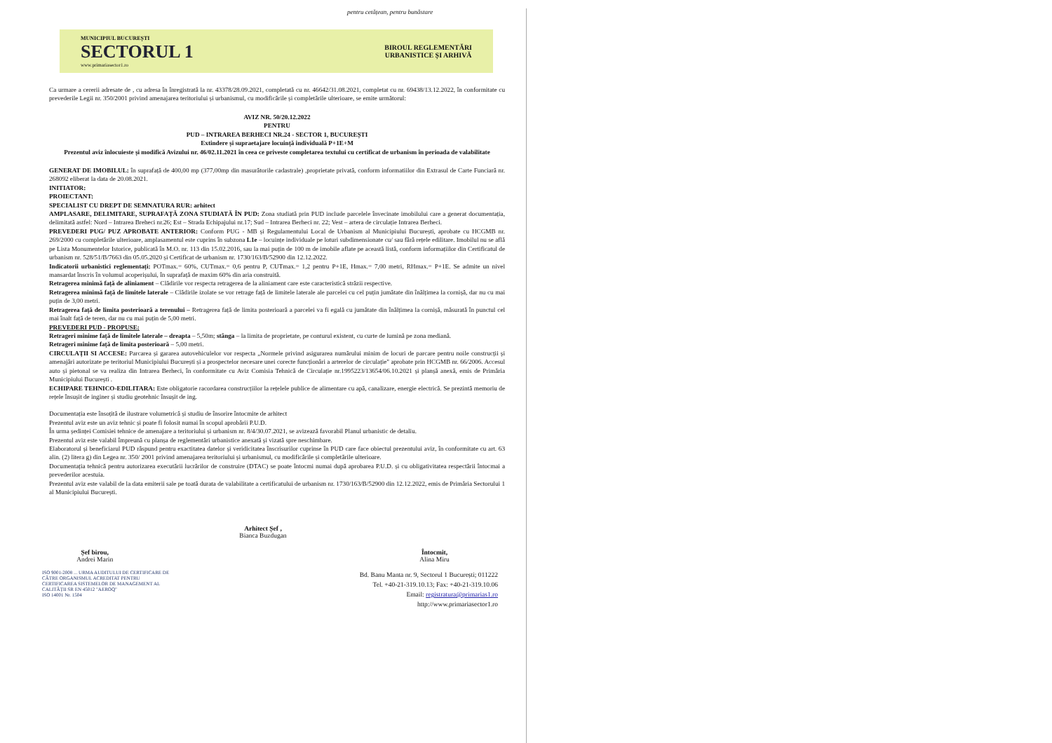pentru cetățean, pentru bunăstare
MUNICIPIUL BUCUREȘTI
SECTORUL 1
www.primariasector1.ro
BIROUL REGLEMENTĂRI
URBANISTICE ȘI ARHIVĂ
Ca urmare a cererii adresate de , cu adresa în înregistrată la nr. 43378/28.09.2021, completată cu nr. 46642/31.08.2021, completat cu nr. 69438/13.12.2022, în conformitate cu prevederile Legii nr. 350/2001 privind amenajarea teritoriului și urbanismul, cu modificările și completările ulterioare, se emite următorul:
AVIZ NR. 50/20.12.2022
PENTRU
PUD – INTRAREA BERHECI NR.24 - SECTOR 1, BUCUREȘTI
Extindere și supraetajare locuință individuală P+1E+M
Prezentul aviz înlocuieste și modifică Avizului nr. 46/02.11.2021 în ceea ce priveste completarea textului cu certificat de urbanism în perioada de valabilitate
GENERAT DE IMOBILUL: în suprafață de 400,00 mp (377,00mp din masurătorile cadastrale) ,proprietate privată, conform informatiilor din Extrasul de Carte Funciară nr. 268092 eliberat la data de 20.08.2021.
INITIATOR:
PROIECTANT:
SPECIALIST CU DREPT DE SEMNATURA RUR: arhitect
AMPLASARE, DELIMITARE, SUPRAFAȚĂ ZONA STUDIATĂ ÎN PUD: Zona studiată prin PUD include parcelele învecinate imobilului care a generat documentația, delimitată astfel: Nord – Intrarea Breheci nr.26; Est – Strada Echipajului nr.17; Sud – Intrarea Berheci nr. 22; Vest – artera de circulație Intrarea Berheci.
PREVEDERI PUG/ PUZ APROBATE ANTERIOR: Conform PUG - MB și Regulamentului Local de Urbanism al Municipiului București, aprobate cu HCGMB nr. 269/2000 cu completările ulterioare, amplasamentul este cuprins în subzona L1e – locuințe individuale pe loturi subdimensionate cu/ sau fără rețele edilitare. Imobilul nu se află pe Lista Monumentelor Istorice, publicată în M.O. nr. 113 din 15.02.2016, sau la mai puțin de 100 m de imobile aflate pe această listă, conform informațiilor din Certificatul de urbanism nr. 528/51/B/7663 din 05.05.2020 și Certificat de urbanism nr. 1730/163/B/52900 din 12.12.2022.
Indicatorii urbanistici reglementați: POTmax.= 60%, CUTmax.= 0,6 pentru P, CUTmax.= 1,2 pentru P+1E, Hmax.= 7,00 metri, RHmax.= P+1E. Se admite un nivel mansardat înscris în volumul acoperișului, în suprafață de maxim 60% din aria construită.
Retragerea minimă față de aliniament – Clădirile vor respecta retragerea de la aliniament care este caracteristică străzii respective.
Retragerea minimă față de limitele laterale – Clădirile izolate se vor retrage față de limitele laterale ale parcelei cu cel puțin jumătate din înălțimea la cornișă, dar nu cu mai puțin de 3,00 metri.
Retragerea față de limita posterioară a terenului – Retragerea față de limita posterioară a parcelei va fi egală cu jumătate din înălțimea la cornișă, măsurată în punctul cel mai înalt față de teren, dar nu cu mai puțin de 5,00 metri.
PREVEDERI PUD - PROPUSE:
Retrageri minime față de limitele laterale – dreapta – 5,50m; stânga – la limita de proprietate, pe conturul existent, cu curte de lumină pe zona mediană.
Retrageri minime față de limita posterioară – 5,00 metri.
CIRCULAȚII SI ACCESE: Parcarea și gararea autovehiculelor vor respecta „Normele privind asigurarea numărului minim de locuri de parcare pentru noile construcții și amenajări autorizate pe teritoriul Municipiului București și a prospectelor necesare unei corecte funcționări a arterelor de circulație" aprobate prin HCGMB nr. 66/2006. Accesul auto și pietonal se va realiza din Intrarea Berheci, în conformitate cu Aviz Comisia Tehnică de Circulație nr.1995223/13654/06.10.2021 și planșă anexă, emis de Primăria Municipiului București .
ECHIPARE TEHNICO-EDILITARA: Este obligatorie racordarea construcțiilor la rețelele publice de alimentare cu apă, canalizare, energie electrică. Se prezintă memoriu de rețele însușit de inginer și studiu geotehnic însușit de ing.
Documentația este însoțită de ilustrare volumetrică și studiu de însorire întocmite de arhitect
Prezentul aviz este un aviz tehnic și poate fi folosit numai în scopul aprobării P.U.D.
În urma ședinței Comisiei tehnice de amenajare a teritoriului și urbanism nr. 8/4/30.07.2021, se avizează favorabil Planul urbanistic de detaliu.
Prezentul aviz este valabil împreună cu planșa de reglementări urbanistice anexată și vizată spre neschimbare.
Elaboratorul și beneficiarul PUD răspund pentru exactitatea datelor și veridicitatea înscrisurilor cuprinse în PUD care face obiectul prezentului aviz, în conformitate cu art. 63 alin. (2) litera g) din Legea nr. 350/ 2001 privind amenajarea teritoriului și urbanismul, cu modificările și completările ulterioare.
Documentația tehnică pentru autorizarea executării lucrărilor de construire (DTAC) se poate întocmi numai după aprobarea P.U.D. și cu obligativitatea respectării întocmai a prevederilor acestuia.
Prezentul aviz este valabil de la data emiterii sale pe toată durata de valabilitate a certificatului de urbanism nr. 1730/163/B/52900 din 12.12.2022, emis de Primăria Sectorului 1 al Municipiului București.
Arhitect Șef ,
Bianca Buzdugan
Șef birou,
Andrei Marin
Întocmit,
Alina Miru
ISO 9001-2008 ... URMA AUDITULUI DE CERTIFICARE DE CĂTRE ORGANISMUL ACREDITAT PENTRU CERTIFICAREA SISTEMELOR DE MANAGEMENT AL CALITĂȚII SR EN 45012 "AEROQ"
ISO 14001 Nr. 1504
Bd. Banu Manta nr. 9, Sectorul 1 București; 011222
Tel. +40-21-319.10.13; Fax: +40-21-319.10.06
Email: registratura@primarias1.ro
http://www.primariasector1.ro